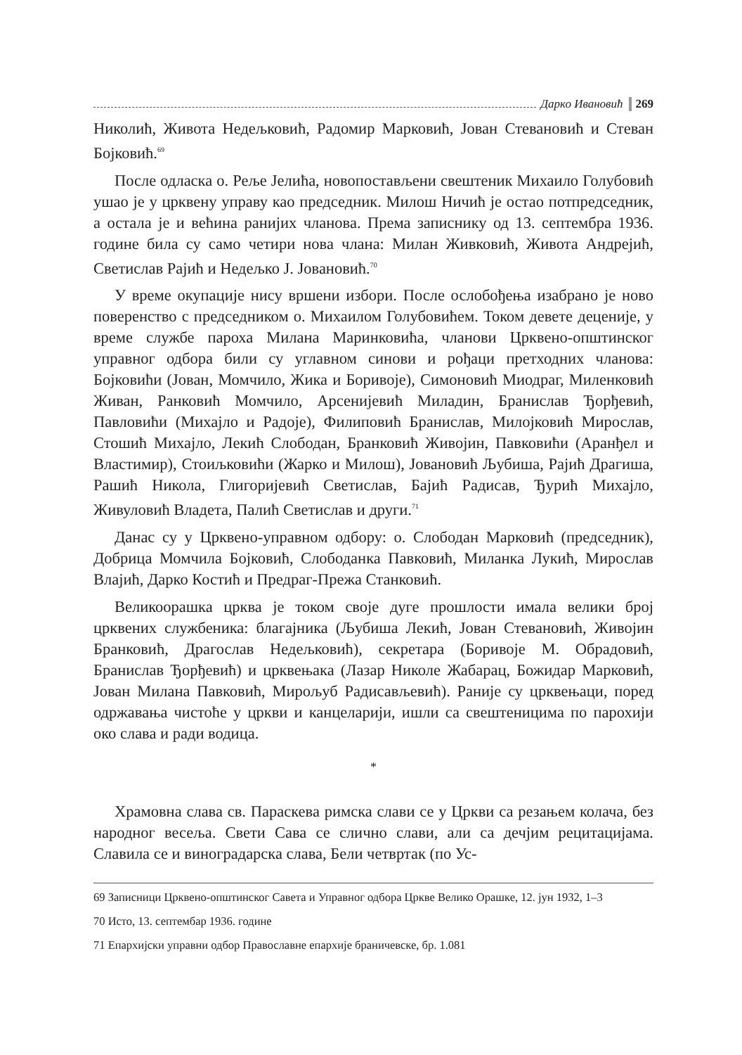Дарко Ивановић 269
Николић, Живота Недељковић, Радомир Марковић, Јован Стевановић и Стеван Бојковић.<sup>69</sup>
После одласка о. Реље Јелића, новопостављени свештеник Михаило Голубовић ушао је у црквену управу као председник. Милош Ничић је остао потпредседник, а остала је и већина ранијих чланова. Према записнику од 13. септембра 1936. године била су само четири нова члана: Милан Живковић, Живота Андрејић, Светислав Рајић и Недељко Ј. Јовановић.<sup>70</sup>
У време окупације нису вршени избори. После ослобођења изабрано је ново поверенство с председником о. Михаилом Голубовићем. Током девете деценије, у време службе пароха Милана Маринковића, чланови Црквено-општинског управног одбора били су углавном синови и рођаци претходних чланова: Бојковићи (Јован, Момчило, Жика и Боривоје), Симоновић Миодраг, Миленковић Живан, Ранковић Момчило, Арсенијевић Миладин, Бранислав Ђорђевић, Павловићи (Михајло и Радоје), Филиповић Бранислав, Милојковић Мирослав, Стошић Михајло, Лекић Слободан, Бранковић Живојин, Павковићи (Аранђел и Властимир), Стоиљковићи (Жарко и Милош), Јовановић Љубиша, Рајић Драгиша, Рашић Никола, Глигоријевић Светислав, Бајић Радисав, Ђурић Михајло, Живуловић Владета, Палић Светислав и други.<sup>71</sup>
Данас су у Црквено-управном одбору: о. Слободан Марковић (председник), Добрица Момчила Бојковић, Слободанка Павковић, Миланка Лукић, Мирослав Влајић, Дарко Костић и Предраг-Прежа Станковић.
Великоорашка црква је током своје дуге прошлости имала велики број црквених службеника: благајника (Љубиша Лекић, Јован Стевановић, Живојин Бранковић, Драгослав Недељковић), секретара (Боривоје М. Обрадовић, Бранислав Ђорђевић) и црквењака (Лазар Николе Жабарац, Божидар Марковић, Јован Милана Павковић, Мирољуб Радисављевић). Раније су црквењаци, поред одржавања чистоће у цркви и канцеларији, ишли са свештеницима по парохији око слава и ради водица.
*
Храмовна слава св. Параскева римска слави се у Цркви са резањем колача, без народног весеља. Свети Сава се слично слави, али са дечјим рецитацијама. Славила се и виноградарска слава, Бели четвртак (по Ус-
69 Записници Црквено-општинског Савета и Управног одбора Цркве Велико Орашке, 12. јун 1932, 1–3
70 Исто, 13. септембар 1936. године
71 Епархијски управни одбор Православне епархије браничевске, бр. 1.081